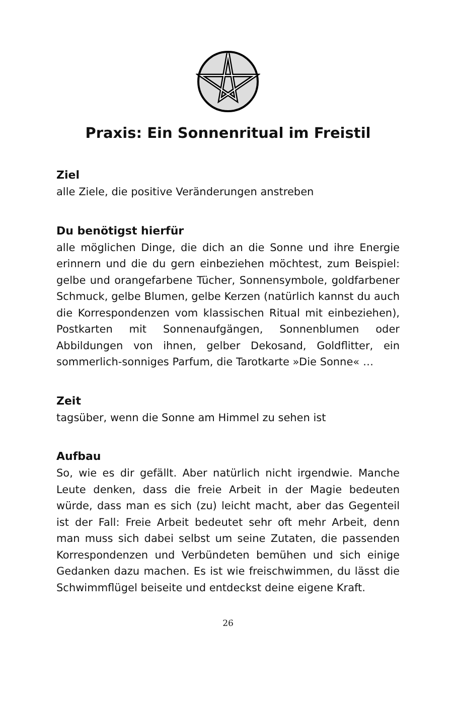Praxis: Ein Sonnenritual im Freistil
Ziel
alle Ziele, die positive Veränderungen anstreben
Du benötigst hierfür
alle möglichen Dinge, die dich an die Sonne und ihre Energie erinnern und die du gern einbeziehen möchtest, zum Beispiel: gelbe und orangefarbene Tücher, Sonnensymbole, goldfarbener Schmuck, gelbe Blumen, gelbe Kerzen (natürlich kannst du auch die Korrespondenzen vom klassischen Ritual mit einbeziehen), Postkarten mit Sonnenaufgängen, Sonnenblumen oder Abbildungen von ihnen, gelber Dekosand, Goldflitter, ein sommerlich-sonniges Parfum, die Tarotkarte »Die Sonne« …
Zeit
tagsüber, wenn die Sonne am Himmel zu sehen ist
Aufbau
So, wie es dir gefällt. Aber natürlich nicht irgendwie. Manche Leute denken, dass die freie Arbeit in der Magie bedeuten würde, dass man es sich (zu) leicht macht, aber das Gegenteil ist der Fall: Freie Arbeit bedeutet sehr oft mehr Arbeit, denn man muss sich dabei selbst um seine Zutaten, die passenden Korrespondenzen und Verbündeten bemühen und sich einige Gedanken dazu machen. Es ist wie freischwimmen, du lässt die Schwimmflügel beiseite und entdeckst deine eigene Kraft.
26